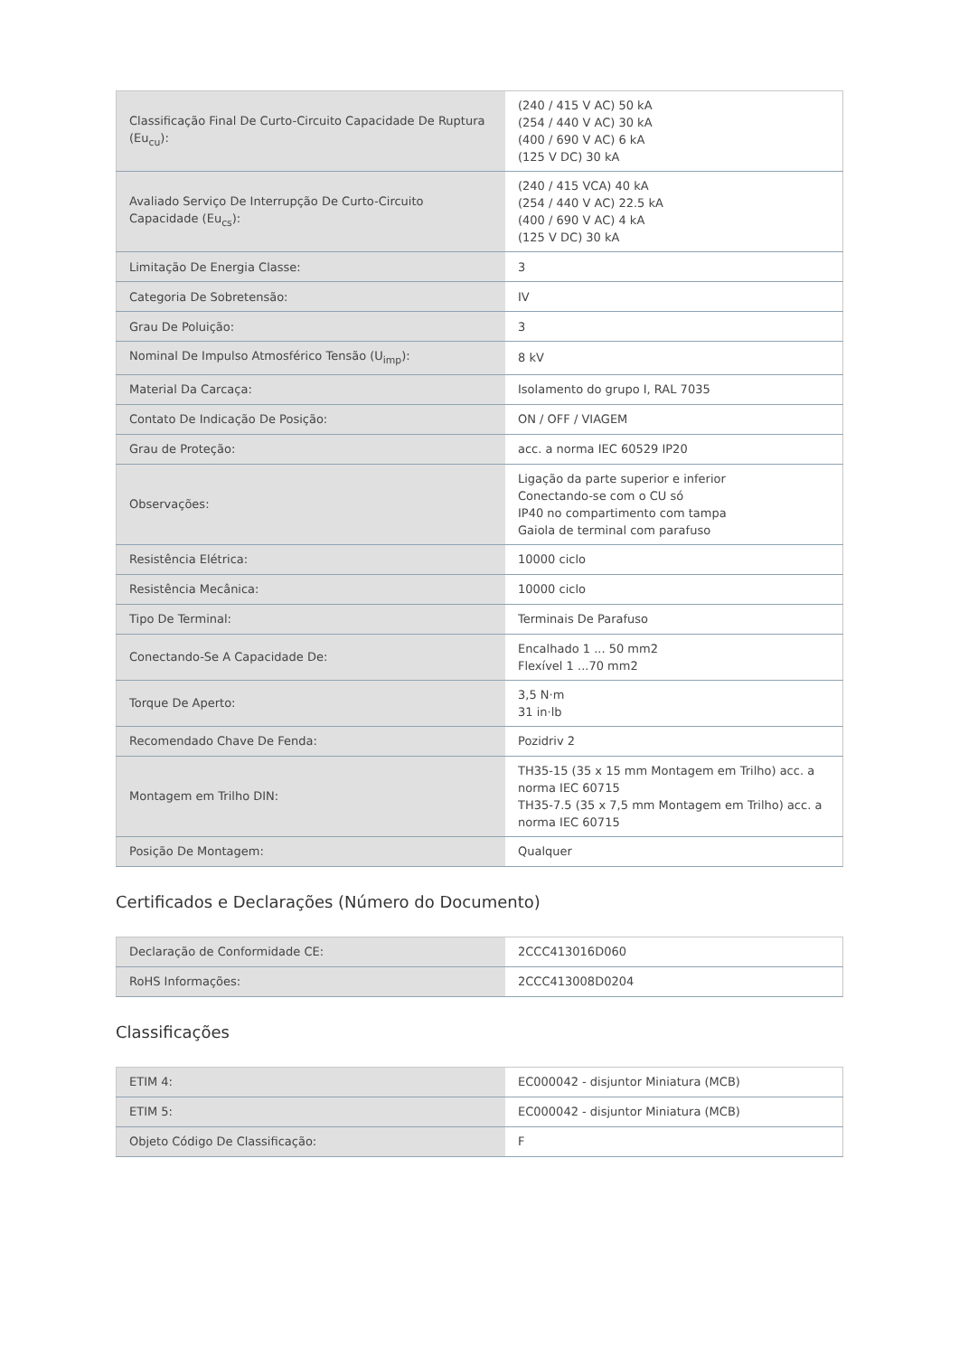| Classificação Final De Curto-Circuito Capacidade De Ruptura (Eu<sub>cu</sub>): | (240 / 415 V AC) 50 kA (254 / 440 V AC) 30 kA (400 / 690 V AC) 6 kA (125 V DC) 30 kA |
| Avaliado Serviço De Interrupção De Curto-Circuito Capacidade (Eu<sub>cs</sub>): | (240 / 415 VCA) 40 kA (254 / 440 V AC) 22.5 kA (400 / 690 V AC) 4 kA (125 V DC) 30 kA |
| Limitação De Energia Classe: | 3 |
| Categoria De Sobretensão: | IV |
| Grau De Poluição: | 3 |
| Nominal De Impulso Atmosférico Tensão (U<sub>imp</sub>): | 8 kV |
| Material Da Carcaça: | Isolamento do grupo I, RAL 7035 |
| Contato De Indicação De Posição: | ON / OFF / VIAGEM |
| Grau de Proteção: | acc. a norma IEC 60529 IP20 |
| Observações: | Ligação da parte superior e inferior Conectando-se com o CU só IP40 no compartimento com tampa Gaiola de terminal com parafuso |
| Resistência Elétrica: | 10000 ciclo |
| Resistência Mecânica: | 10000 ciclo |
| Tipo De Terminal: | Terminais De Parafuso |
| Conectando-Se A Capacidade De: | Encalhado 1 ... 50 mm2 Flexível 1 ...70 mm2 |
| Torque De Aperto: | 3,5 N·m 31 in·lb |
| Recomendado Chave De Fenda: | Pozidriv 2 |
| Montagem em Trilho DIN: | TH35-15 (35 x 15 mm Montagem em Trilho) acc. a norma IEC 60715 TH35-7.5 (35 x 7,5 mm Montagem em Trilho) acc. a norma IEC 60715 |
| Posição De Montagem: | Qualquer |
Certificados e Declarações (Número do Documento)
| Declaração de Conformidade CE: | 2CCC413016D060 |
| RoHS Informações: | 2CCC413008D0204 |
Classificações
| ETIM 4: | EC000042 - disjuntor Miniatura (MCB) |
| ETIM 5: | EC000042 - disjuntor Miniatura (MCB) |
| Objeto Código De Classificação: | F |